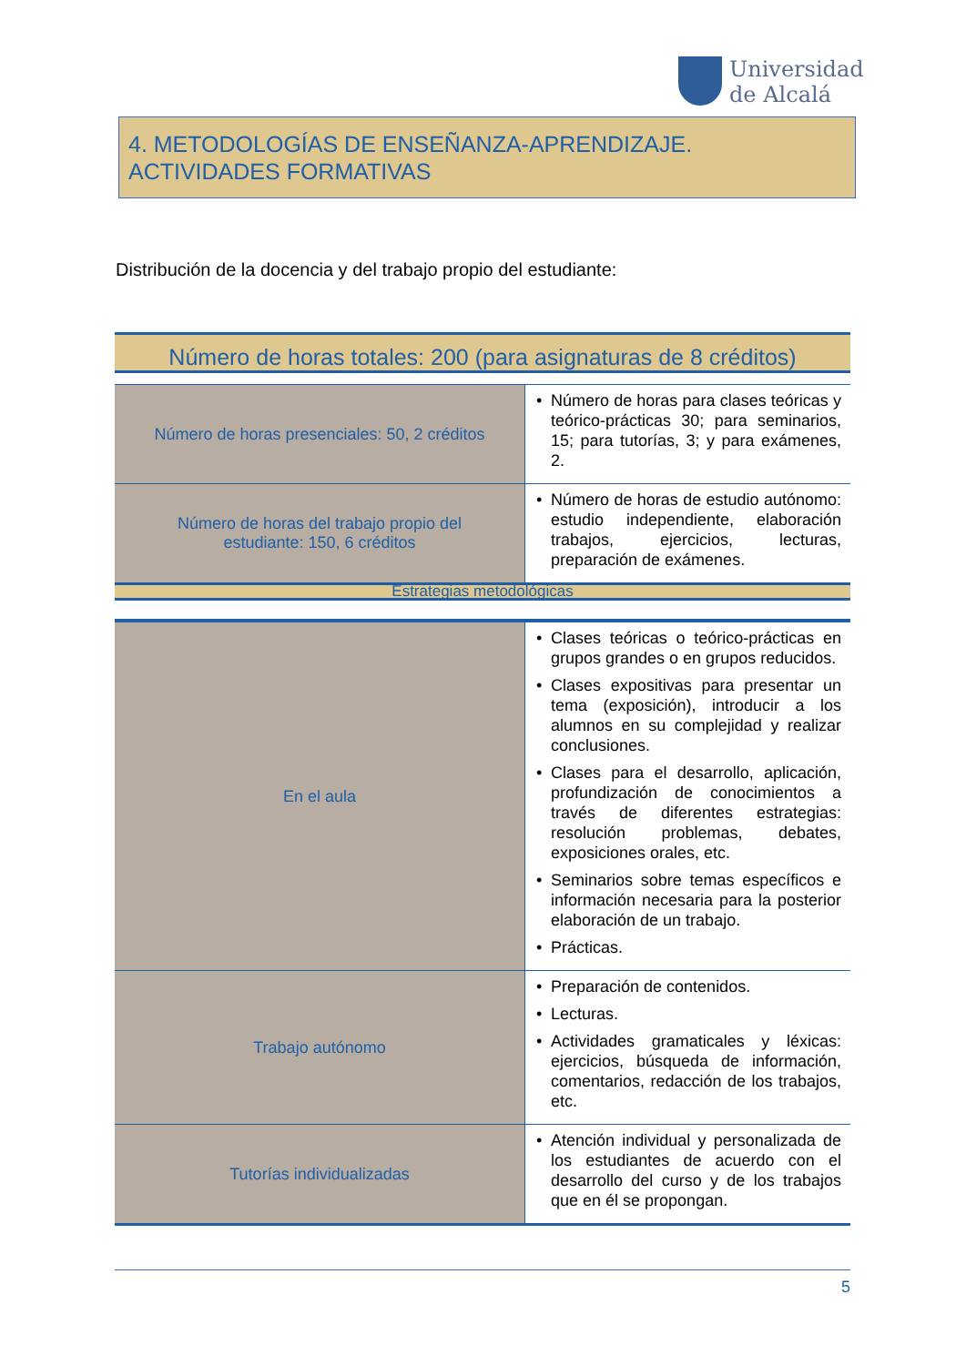Universidad
de Alcalá
4. METODOLOGÍAS DE ENSEÑANZA-APRENDIZAJE. ACTIVIDADES FORMATIVAS
Distribución de la docencia y del trabajo propio del estudiante:
Número de horas totales: 200 (para asignaturas de 8 créditos)
| Número de horas presenciales: 50, 2 créditos | Número de horas para clases teóricas y teórico-prácticas 30; para seminarios, 15; para tutorías, 3; y para exámenes, 2. |
| Número de horas del trabajo propio del estudiante: 150, 6 créditos | Número de horas de estudio autónomo: estudio independiente, elaboración trabajos, ejercicios, lecturas, preparación de exámenes. |
Estrategias metodológicas
| En el aula | Clases teóricas o teórico-prácticas en grupos grandes o en grupos reducidos. Clases expositivas para presentar un tema (exposición), introducir a los alumnos en su complejidad y realizar conclusiones. Clases para el desarrollo, aplicación, profundización de conocimientos a través de diferentes estrategias: resolución problemas, debates, exposiciones orales, etc. Seminarios sobre temas específicos e información necesaria para la posterior elaboración de un trabajo. Prácticas. |
| Trabajo autónomo | Preparación de contenidos. Lecturas. Actividades gramaticales y léxicas: ejercicios, búsqueda de información, comentarios, redacción de los trabajos, etc. |
| Tutorías individualizadas | Atención individual y personalizada de los estudiantes de acuerdo con el desarrollo del curso y de los trabajos que en él se propongan. |
5